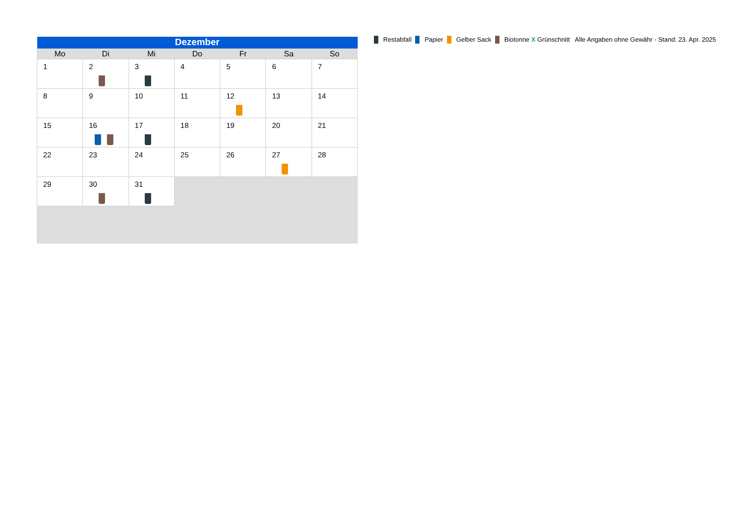| Dezember | | | | | | |
| Mo | Di | Mi | Do | Fr | Sa | So |
| 1 | 2 | 3 | 4 | 5 | 6 | 7 |
| 8 | 9 | 10 | 11 | 12 | 13 | 14 |
| 15 | 16 | 17 | 18 | 19 | 20 | 21 |
| 22 | 23 | 24 | 25 | 26 | 27 | 28 |
| 29 | 30 | 31 | | | | |
Restabfall Papier Gelber Sack Biotonne X Grünschnitt Alle Angaben ohne Gewähr - Stand: 23. Apr. 2025